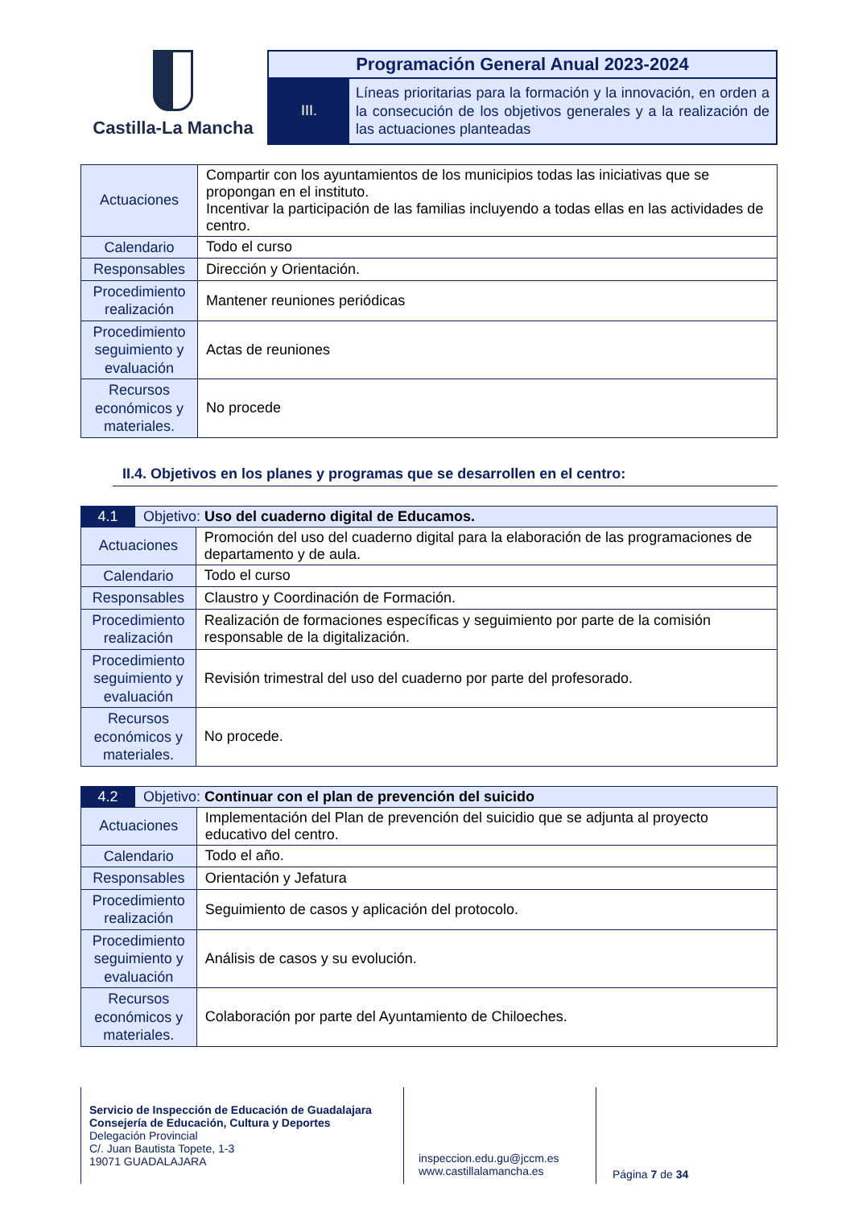Castilla-La Mancha
Programación General Anual 2023-2024
III.
Líneas prioritarias para la formación y la innovación, en orden a la consecución de los objetivos generales y a la realización de las actuaciones planteadas
| Actuaciones | Compartir con los ayuntamientos de los municipios todas las iniciativas que se propongan en el instituto. Incentivar la participación de las familias incluyendo a todas ellas en las actividades de centro. |
| Calendario | Todo el curso |
| Responsables | Dirección y Orientación. |
| Procedimiento realización | Mantener reuniones periódicas |
| Procedimiento seguimiento y evaluación | Actas de reuniones |
| Recursos económicos y materiales. | No procede |
II.4. Objetivos en los planes y programas que se desarrollen en el centro:
| 4.1 | Objetivo: Uso del cuaderno digital de Educamos. | |
| --- | --- | --- |
| Actuaciones | | Promoción del uso del cuaderno digital para la elaboración de las programaciones de departamento y de aula. |
| Calendario | | Todo el curso |
| Responsables | | Claustro y Coordinación de Formación. |
| Procedimiento realización | | Realización de formaciones específicas y seguimiento por parte de la comisión responsable de la digitalización. |
| Procedimiento seguimiento y evaluación | | Revisión trimestral del uso del cuaderno por parte del profesorado. |
| Recursos económicos y materiales. | | No procede. |
| 4.2 | Objetivo: Continuar con el plan de prevención del suicido | |
| --- | --- | --- |
| Actuaciones | | Implementación del Plan de prevención del suicidio que se adjunta al proyecto educativo del centro. |
| Calendario | | Todo el año. |
| Responsables | | Orientación y Jefatura |
| Procedimiento realización | | Seguimiento de casos y aplicación del protocolo. |
| Procedimiento seguimiento y evaluación | | Análisis de casos y su evolución. |
| Recursos económicos y materiales. | | Colaboración por parte del Ayuntamiento de Chiloeches. |
Servicio de Inspección de Educación de Guadalajara
Consejería de Educación, Cultura y Deportes
Delegación Provincial
C/. Juan Bautista Topete, 1-3
19071 GUADALAJARA
inspeccion.edu.gu@jccm.es
www.castillalamancha.es
Página 7 de 34